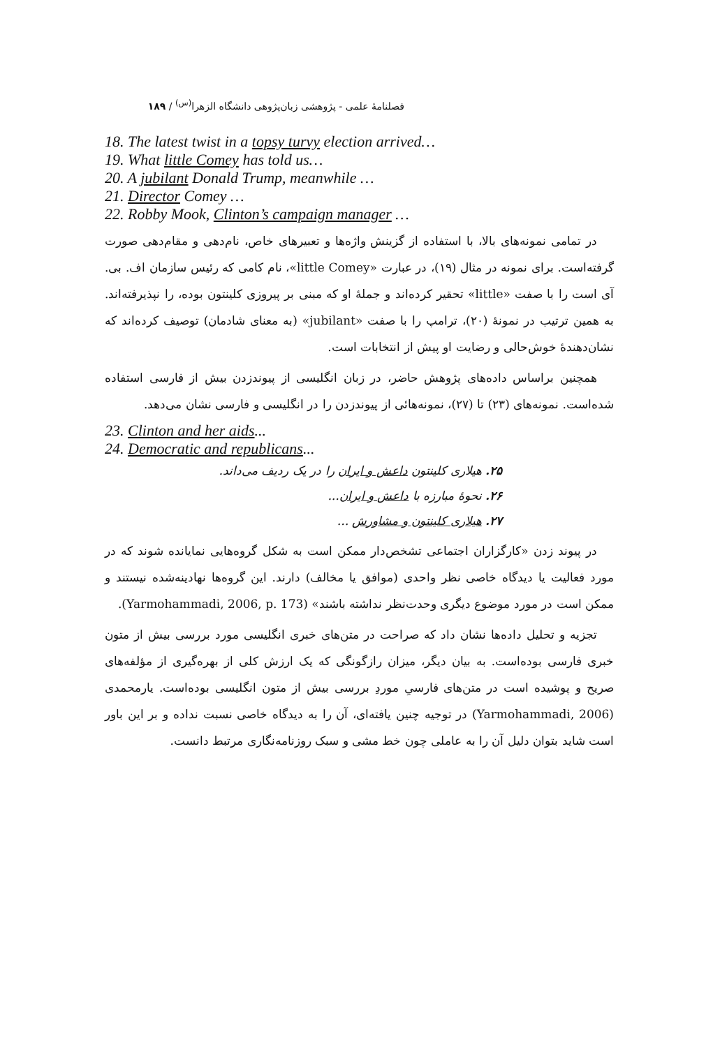فصلنامهٔ علمی - پژوهشی زبان‌پژوهی دانشگاه الزهرا<sup>(س)</sup> / ۱۸۹
18. The latest twist in a topsy turvy election arrived…
19. What little Comey has told us…
20. A jubilant Donald Trump, meanwhile …
21. Director Comey …
22. Robby Mook, Clinton’s campaign manager …
در تمامی نمونه‌های بالا، با استفاده از گزینش واژه‌ها و تعبیرهای خاص، نام‌دهی و مقام‌دهی صورت گرفته‌است. برای نمونه در مثال (۱۹)، در عبارت «little Comey»، نام کامی که رئیس سازمان اف. بی. آی است را با صفت «little» تحقیر کرده‌اند و جملهٔ او که مبنی بر پیروزی کلینتون بوده، را نپذیرفته‌اند. به همین ترتیب در نمونهٔ (۲۰)، ترامپ را با صفت «jubilant» (به معنای شادمان) توصیف کرده‌اند که نشان‌دهندهٔ خوش‌حالی و رضایت او پیش از انتخابات است.
همچنین براساس داده‌های پژوهش حاضر، در زبان انگلیسی از پیوندزدن بیش از فارسی استفاده شده‌است. نمونه‌های (۲۳) تا (۲۷)، نمونه‌هائی از پیوندزدن را در انگلیسی و فارسی نشان می‌دهد.
23. Clinton and her aids...
24. Democratic and republicans...
۲۵. هیلاری کلینتون داعش و ایران را در یک ردیف می‌داند.
۲۶. نحوهٔ مبارزه با داعش و ایران...
۲۷. هیلاری کلینتون و مشاورش ...
در پیوند زدن «کارگزاران اجتماعی تشخص‌دار ممکن است به شکل گروه‌هایی نمایانده شوند که در مورد فعالیت یا دیدگاه خاصی نظر واحدی (موافق یا مخالف) دارند. این گروه‌ها نهادینه‌شده نیستند و ممکن است در مورد موضوع دیگری وحدت‌نظر نداشته باشند» (Yarmohammadi, 2006, p. 173).
تجزیه و تحلیل داده‌ها نشان داد که صراحت در متن‌های خبری انگلیسی مورد بررسی بیش از متون خبری فارسی بوده‌است. به بیان دیگر، میزان رازگونگی که یک ارزش کلی از بهره‌گیری از مؤلفه‌های صریح و پوشیده است در متن‌های فارسیِ موردِ بررسی بیش از متون انگلیسی بوده‌است. یارمحمدی (Yarmohammadi, 2006) در توجیه چنین یافته‌ای، آن را به دیدگاه خاصی نسبت نداده و بر این باور است شاید بتوان دلیل آن را به عاملی چون خط مشی و سبک روزنامه‌نگاری مرتبط دانست.